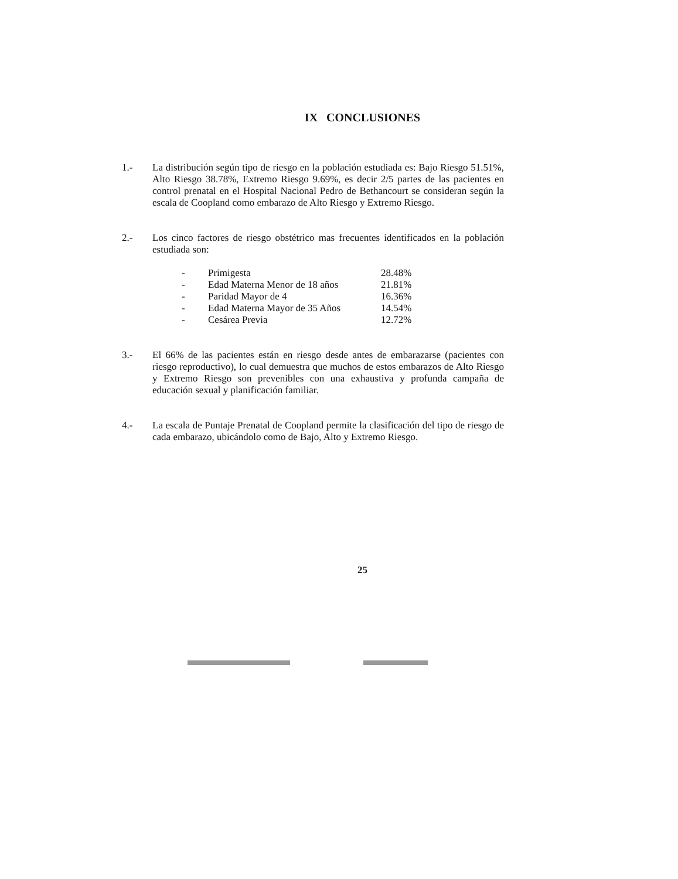IX CONCLUSIONES
1.- La distribución según tipo de riesgo en la población estudiada es: Bajo Riesgo 51.51%, Alto Riesgo 38.78%, Extremo Riesgo 9.69%, es decir 2/5 partes de las pacientes en control prenatal en el Hospital Nacional Pedro de Bethancourt se consideran según la escala de Coopland como embarazo de Alto Riesgo y Extremo Riesgo.
2.- Los cinco factores de riesgo obstétrico mas frecuentes identificados en la población estudiada son:
| - | Primigesta | 28.48% |
| - | Edad Materna Menor de 18 años | 21.81% |
| - | Paridad Mayor de 4 | 16.36% |
| - | Edad Materna Mayor de 35 Años | 14.54% |
| - | Cesárea Previa | 12.72% |
3.- El 66% de las pacientes están en riesgo desde antes de embarazarse (pacientes con riesgo reproductivo), lo cual demuestra que muchos de estos embarazos de Alto Riesgo y Extremo Riesgo son prevenibles con una exhaustiva y profunda campaña de educación sexual y planificación familiar.
4.- La escala de Puntaje Prenatal de Coopland permite la clasificación del tipo de riesgo de cada embarazo, ubicándolo como de Bajo, Alto y Extremo Riesgo.
25